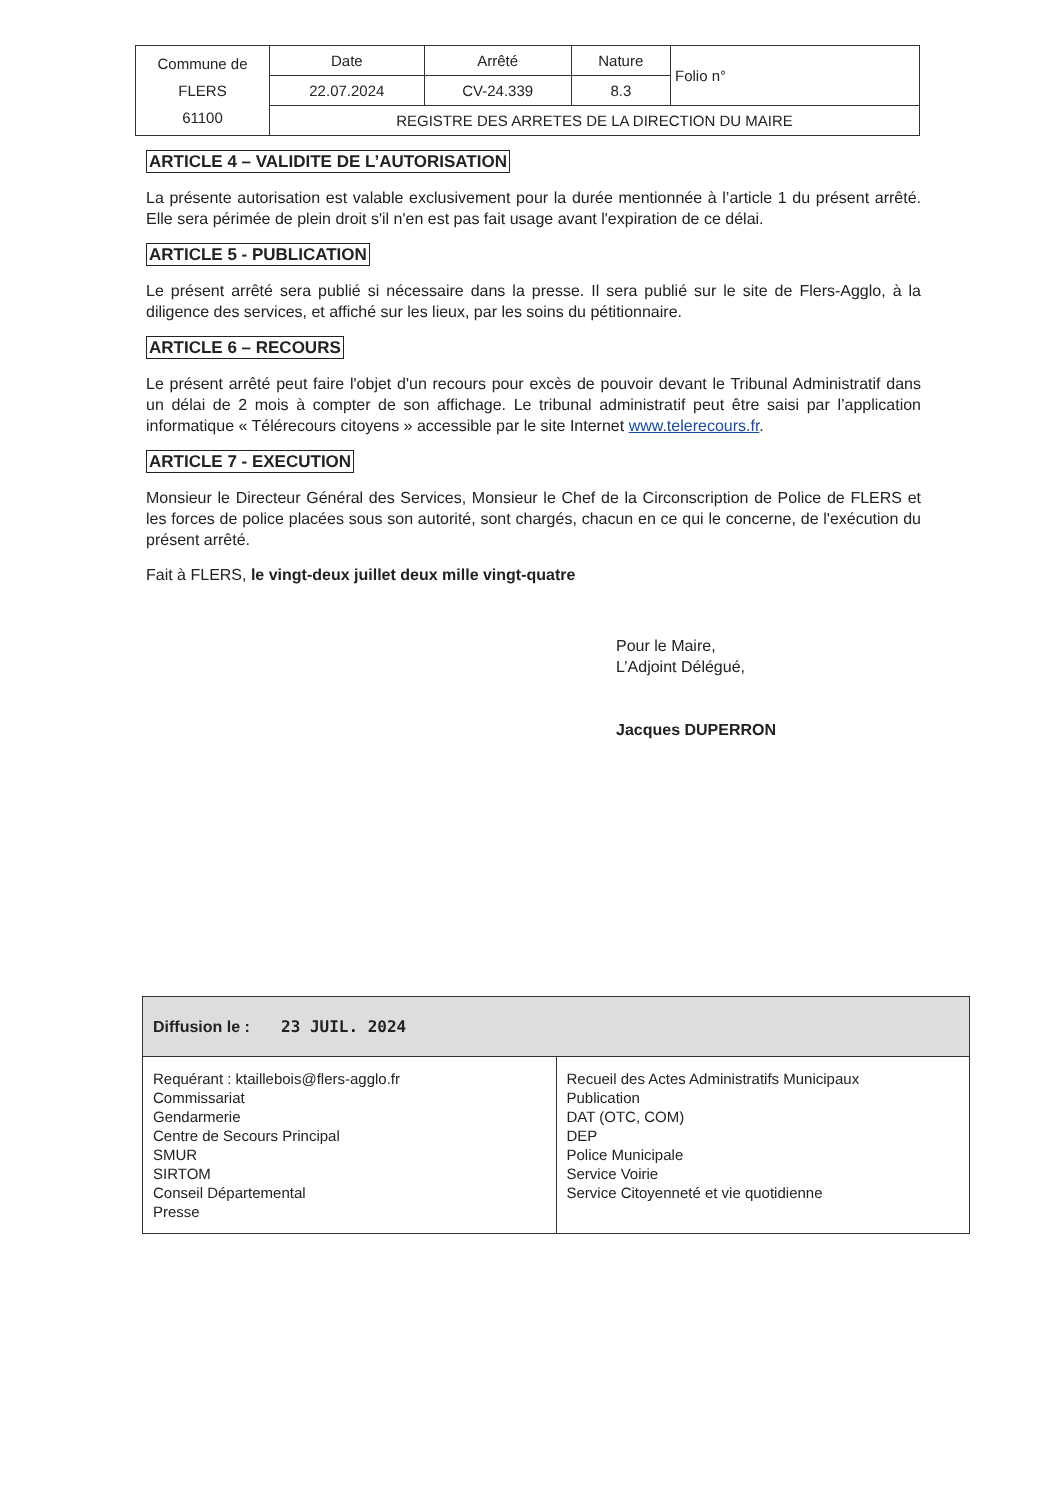| Commune de FLERS 61100 | Date | Arrêté | Nature | Folio n° |
| | 22.07.2024 | CV-24.339 | 8.3 | |
| | REGISTRE DES ARRETES DE LA DIRECTION DU MAIRE | | | |
ARTICLE 4 – VALIDITE DE L’AUTORISATION
La présente autorisation est valable exclusivement pour la durée mentionnée à l’article 1 du présent arrêté. Elle sera périmée de plein droit s'il n'en est pas fait usage avant l'expiration de ce délai.
ARTICLE 5 - PUBLICATION
Le présent arrêté sera publié si nécessaire dans la presse. Il sera publié sur le site de Flers-Agglo, à la diligence des services, et affiché sur les lieux, par les soins du pétitionnaire.
ARTICLE 6 – RECOURS
Le présent arrêté peut faire l'objet d'un recours pour excès de pouvoir devant le Tribunal Administratif dans un délai de 2 mois à compter de son affichage. Le tribunal administratif peut être saisi par l’application informatique « Télérecours citoyens » accessible par le site Internet www.telerecours.fr.
ARTICLE 7 - EXECUTION
Monsieur le Directeur Général des Services, Monsieur le Chef de la Circonscription de Police de FLERS et les forces de police placées sous son autorité, sont chargés, chacun en ce qui le concerne, de l'exécution du présent arrêté.
Fait à FLERS, le vingt-deux juillet deux mille vingt-quatre
Pour le Maire,
L’Adjoint Délégué,
Jacques DUPERRON
| Diffusion le : 23 JUIL. 2024 | |
| Requérant : ktaillebois@flers-agglo.fr Commissariat Gendarmerie Centre de Secours Principal SMUR SIRTOM Conseil Départemental Presse | Recueil des Actes Administratifs Municipaux Publication DAT (OTC, COM) DEP Police Municipale Service Voirie Service Citoyenneté et vie quotidienne |